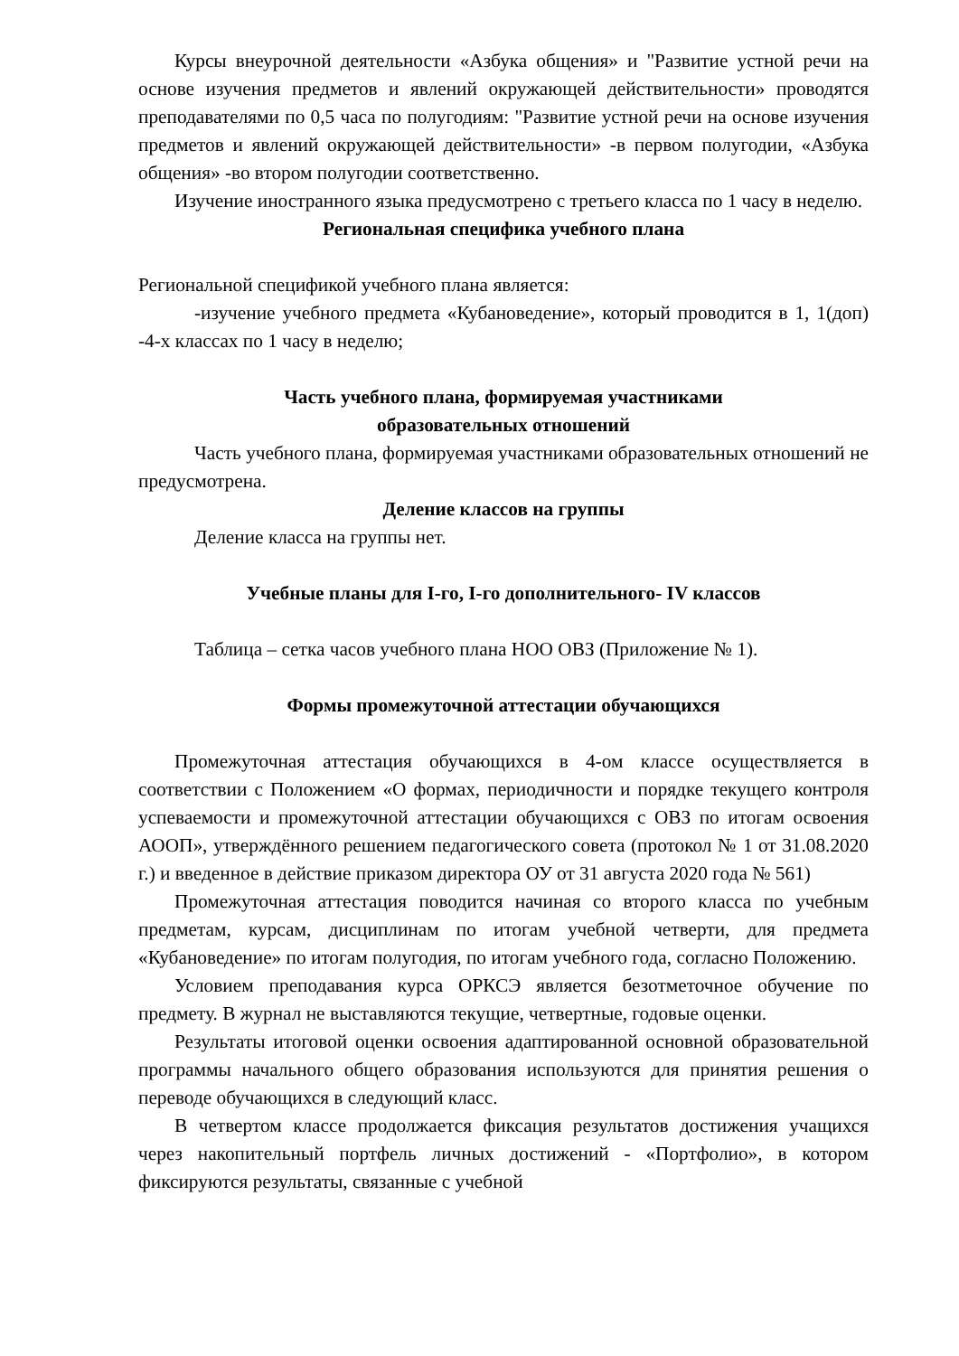Курсы внеурочной деятельности «Азбука общения» и "Развитие устной речи на основе изучения предметов и явлений окружающей действительности» проводятся преподавателями по 0,5 часа по полугодиям: "Развитие устной речи на основе изучения предметов и явлений окружающей действительности» -в первом полугодии, «Азбука общения» -во втором полугодии соответственно.
Изучение иностранного языка предусмотрено с третьего класса по 1 часу в неделю.
Региональная специфика учебного плана
Региональной спецификой учебного плана является:
-изучение учебного предмета «Кубановедение», который проводится в 1, 1(доп) -4-х классах по 1 часу в неделю;
Часть учебного плана, формируемая участниками
образовательных отношений
Часть учебного плана, формируемая участниками образовательных отношений не предусмотрена.
Деление классов на группы
Деление класса на группы нет.
Учебные планы для I-го, I-го дополнительного- IV классов
Таблица – сетка часов учебного плана НОО ОВЗ (Приложение № 1).
Формы промежуточной аттестации обучающихся
Промежуточная аттестация обучающихся в 4-ом классе осуществляется в соответствии с Положением «О формах, периодичности и порядке текущего контроля успеваемости и промежуточной аттестации обучающихся с ОВЗ по итогам освоения АООП», утверждённого решением педагогического совета (протокол № 1 от 31.08.2020 г.) и введенное в действие приказом директора ОУ от 31 августа 2020 года № 561)
Промежуточная аттестация поводится начиная со второго класса по учебным предметам, курсам, дисциплинам по итогам учебной четверти, для предмета «Кубановедение» по итогам полугодия, по итогам учебного года, согласно Положению.
Условием преподавания курса ОРКСЭ является безотметочное обучение по предмету. В журнал не выставляются текущие, четвертные, годовые оценки.
Результаты итоговой оценки освоения адаптированной основной образовательной программы начального общего образования используются для принятия решения о переводе обучающихся в следующий класс.
В четвертом классе продолжается фиксация результатов достижения учащихся через накопительный портфель личных достижений - «Портфолио», в котором фиксируются результаты, связанные с учебной